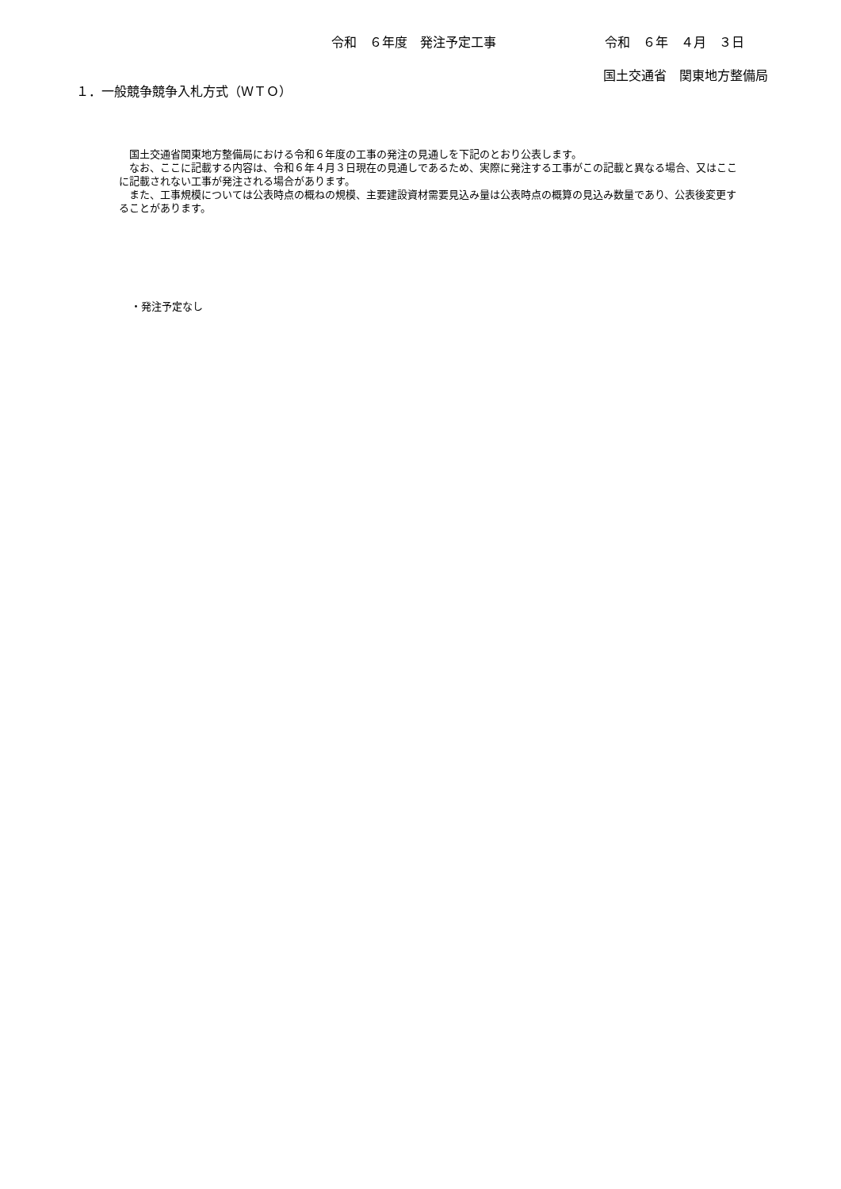令和　６年度　発注予定工事 令和　６年　４月　３日
国土交通省　関東地方整備局
１．一般競争競争入札方式（ＷＴＯ）
　国土交通省関東地方整備局における令和６年度の工事の発注の見通しを下記のとおり公表します。
　なお、ここに記載する内容は、令和６年４月３日現在の見通しであるため、実際に発注する工事がこの記載と異なる場合、又はここに記載されない工事が発注される場合があります。
　また、工事規模については公表時点の概ねの規模、主要建設資材需要見込み量は公表時点の概算の見込み数量であり、公表後変更することがあります。
・発注予定なし